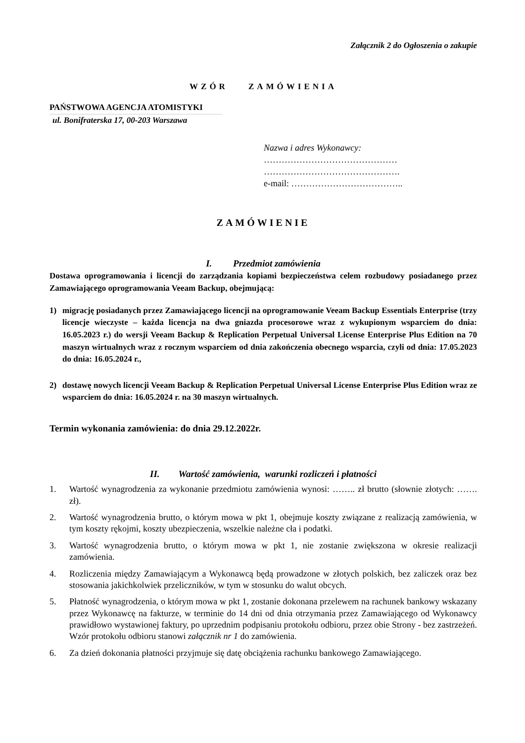Załącznik 2 do Ogłoszenia o zakupie
WZÓR ZAMÓWIENIA
PAŃSTWOWA AGENCJA ATOMISTYKI
ul. Bonifraterska 17, 00-203 Warszawa
Nazwa i adres Wykonawcy:
………………………………………
……………………………………….
e-mail: ………………………………..
ZAMÓWIENIE
I. Przedmiot zamówienia
Dostawa oprogramowania i licencji do zarządzania kopiami bezpieczeństwa celem rozbudowy posiadanego przez Zamawiającego oprogramowania Veeam Backup, obejmującą:
1) migrację posiadanych przez Zamawiającego licencji na oprogramowanie Veeam Backup Essentials Enterprise (trzy licencje wieczyste – każda licencja na dwa gniazda procesorowe wraz z wykupionym wsparciem do dnia: 16.05.2023 r.) do wersji Veeam Backup & Replication Perpetual Universal License Enterprise Plus Edition na 70 maszyn wirtualnych wraz z rocznym wsparciem od dnia zakończenia obecnego wsparcia, czyli od dnia: 17.05.2023 do dnia: 16.05.2024 r.,
2) dostawę nowych licencji Veeam Backup & Replication Perpetual Universal License Enterprise Plus Edition wraz ze wsparciem do dnia: 16.05.2024 r. na 30 maszyn wirtualnych.
Termin wykonania zamówienia: do dnia 29.12.2022r.
II. Wartość zamówienia, warunki rozliczeń i płatności
1. Wartość wynagrodzenia za wykonanie przedmiotu zamówienia wynosi: …….. zł brutto (słownie złotych: ……. zł).
2. Wartość wynagrodzenia brutto, o którym mowa w pkt 1, obejmuje koszty związane z realizacją zamówienia, w tym koszty rękojmi, koszty ubezpieczenia, wszelkie należne cła i podatki.
3. Wartość wynagrodzenia brutto, o którym mowa w pkt 1, nie zostanie zwiększona w okresie realizacji zamówienia.
4. Rozliczenia między Zamawiającym a Wykonawcą będą prowadzone w złotych polskich, bez zaliczek oraz bez stosowania jakichkolwiek przeliczników, w tym w stosunku do walut obcych.
5. Płatność wynagrodzenia, o którym mowa w pkt 1, zostanie dokonana przelewem na rachunek bankowy wskazany przez Wykonawcę na fakturze, w terminie do 14 dni od dnia otrzymania przez Zamawiającego od Wykonawcy prawidłowo wystawionej faktury, po uprzednim podpisaniu protokołu odbioru, przez obie Strony - bez zastrzeżeń. Wzór protokołu odbioru stanowi załącznik nr 1 do zamówienia.
6. Za dzień dokonania płatności przyjmuje się datę obciążenia rachunku bankowego Zamawiającego.